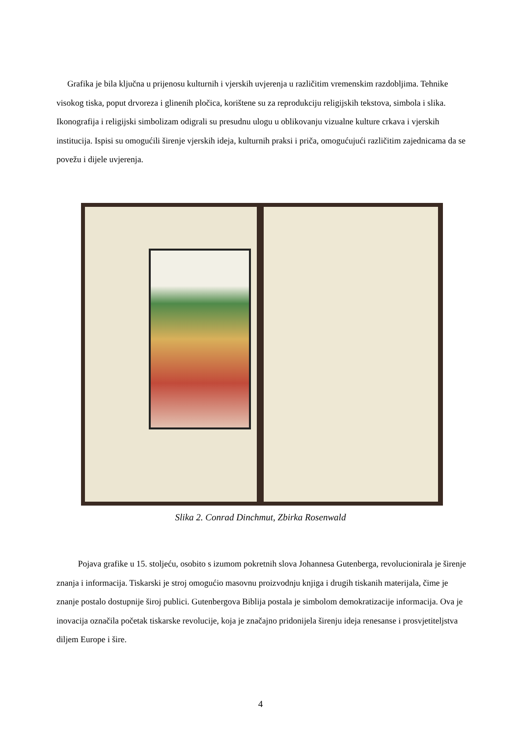Grafika je bila ključna u prijenosu kulturnih i vjerskih uvjerenja u različitim vremenskim razdobljima. Tehnike visokog tiska, poput drvoreza i glinenih pločica, korištene su za reprodukciju religijskih tekstova, simbola i slika. Ikonografija i religijski simbolizam odigrali su presudnu ulogu u oblikovanju vizualne kulture crkava i vjerskih institucija. Ispisi su omogućili širenje vjerskih ideja, kulturnih praksi i priča, omogućujući različitim zajednicama da se povežu i dijele uvjerenja.
Slika 2. Conrad Dinchmut, Zbirka Rosenwald
Pojava grafike u 15. stoljeću, osobito s izumom pokretnih slova Johannesa Gutenberga, revolucionirala je širenje znanja i informacija. Tiskarski je stroj omogućio masovnu proizvodnju knjiga i drugih tiskanih materijala, čime je znanje postalo dostupnije široj publici. Gutenbergova Biblija postala je simbolom demokratizacije informacija. Ova je inovacija označila početak tiskarske revolucije, koja je značajno pridonijela širenju ideja renesanse i prosvjetiteljstva diljem Europe i šire.
4